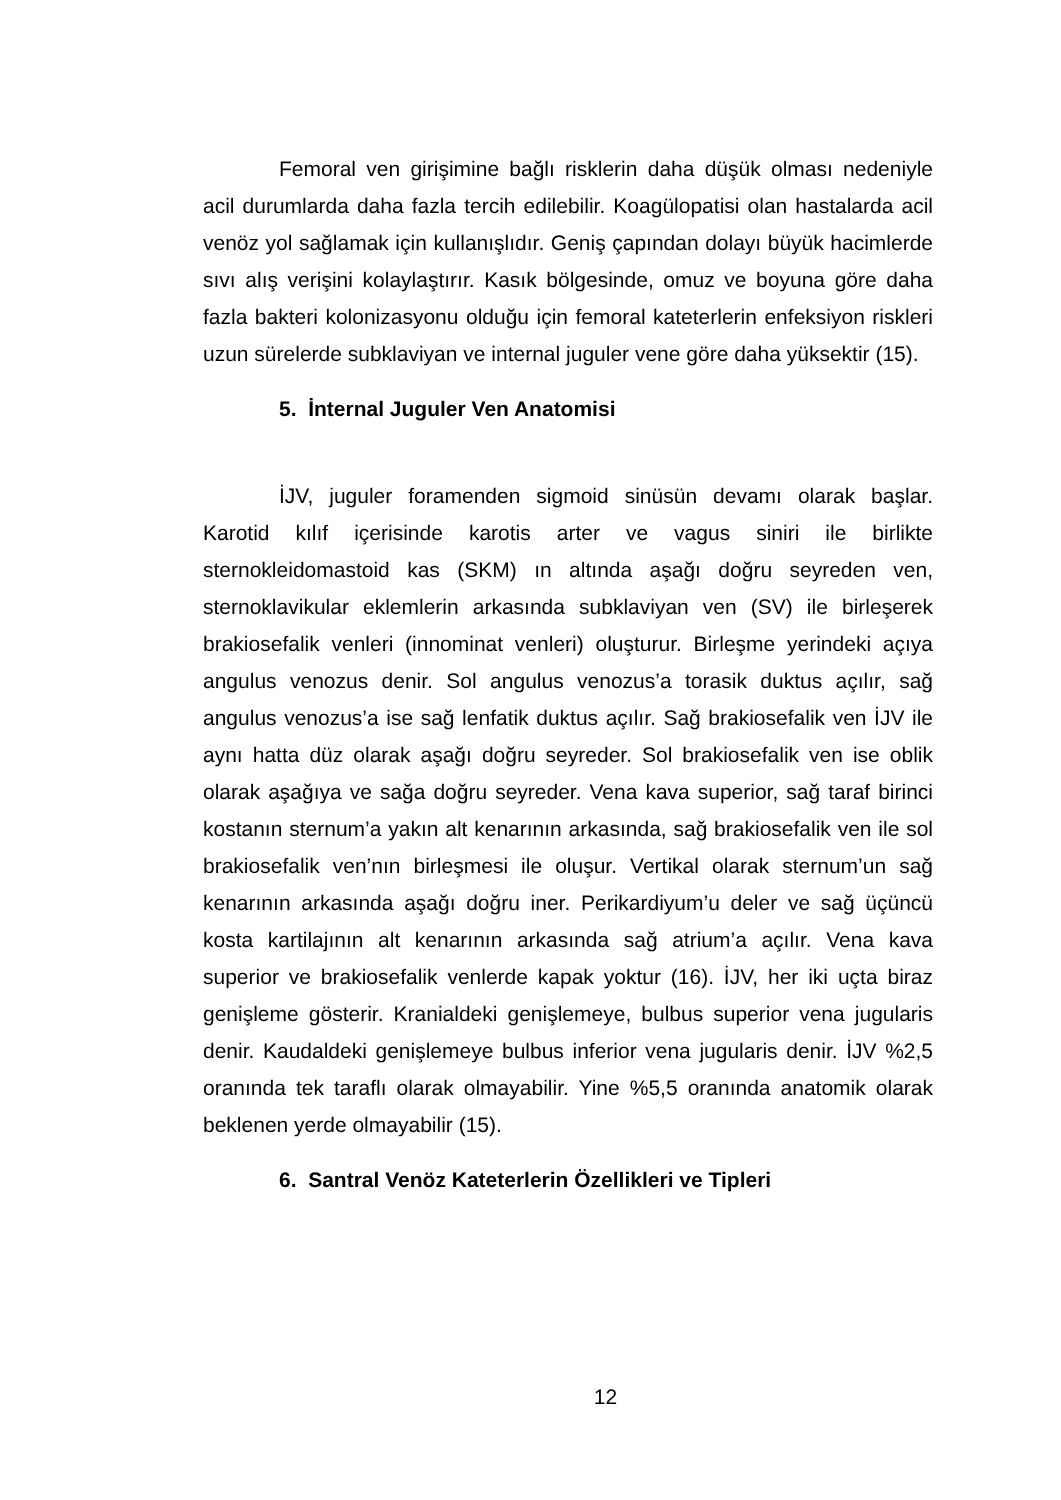Femoral ven girişimine bağlı risklerin daha düşük olması nedeniyle acil durumlarda daha fazla tercih edilebilir. Koagülopatisi olan hastalarda acil venöz yol sağlamak için kullanışlıdır. Geniş çapından dolayı büyük hacimlerde sıvı alış verişini kolaylaştırır. Kasık bölgesinde, omuz ve boyuna göre daha fazla bakteri kolonizasyonu olduğu için femoral kateterlerin enfeksiyon riskleri uzun sürelerde subklaviyan ve internal juguler vene göre daha yüksektir (15).
5. İnternal Juguler Ven Anatomisi
İJV, juguler foramenden sigmoid sinüsün devamı olarak başlar. Karotid kılıf içerisinde karotis arter ve vagus siniri ile birlikte sternokleidomastoid kas (SKM) ın altında aşağı doğru seyreden ven, sternoklavikular eklemlerin arkasında subklaviyan ven (SV) ile birleşerek brakiosefalik venleri (innominat venleri) oluşturur. Birleşme yerindeki açıya angulus venozus denir. Sol angulus venozus’a torasik duktus açılır, sağ angulus venozus’a ise sağ lenfatik duktus açılır. Sağ brakiosefalik ven İJV ile aynı hatta düz olarak aşağı doğru seyreder. Sol brakiosefalik ven ise oblik olarak aşağıya ve sağa doğru seyreder. Vena kava superior, sağ taraf birinci kostanın sternum’a yakın alt kenarının arkasında, sağ brakiosefalik ven ile sol brakiosefalik ven’nın birleşmesi ile oluşur. Vertikal olarak sternum’un sağ kenarının arkasında aşağı doğru iner. Perikardiyum’u deler ve sağ üçüncü kosta kartilajının alt kenarının arkasında sağ atrium’a açılır. Vena kava superior ve brakiosefalik venlerde kapak yoktur (16). İJV, her iki uçta biraz genişleme gösterir. Kranialdeki genişlemeye, bulbus superior vena jugularis denir. Kaudaldeki genişlemeye bulbus inferior vena jugularis denir. İJV %2,5 oranında tek taraflı olarak olmayabilir. Yine %5,5 oranında anatomik olarak beklenen yerde olmayabilir (15).
6. Santral Venöz Kateterlerin Özellikleri ve Tipleri
12